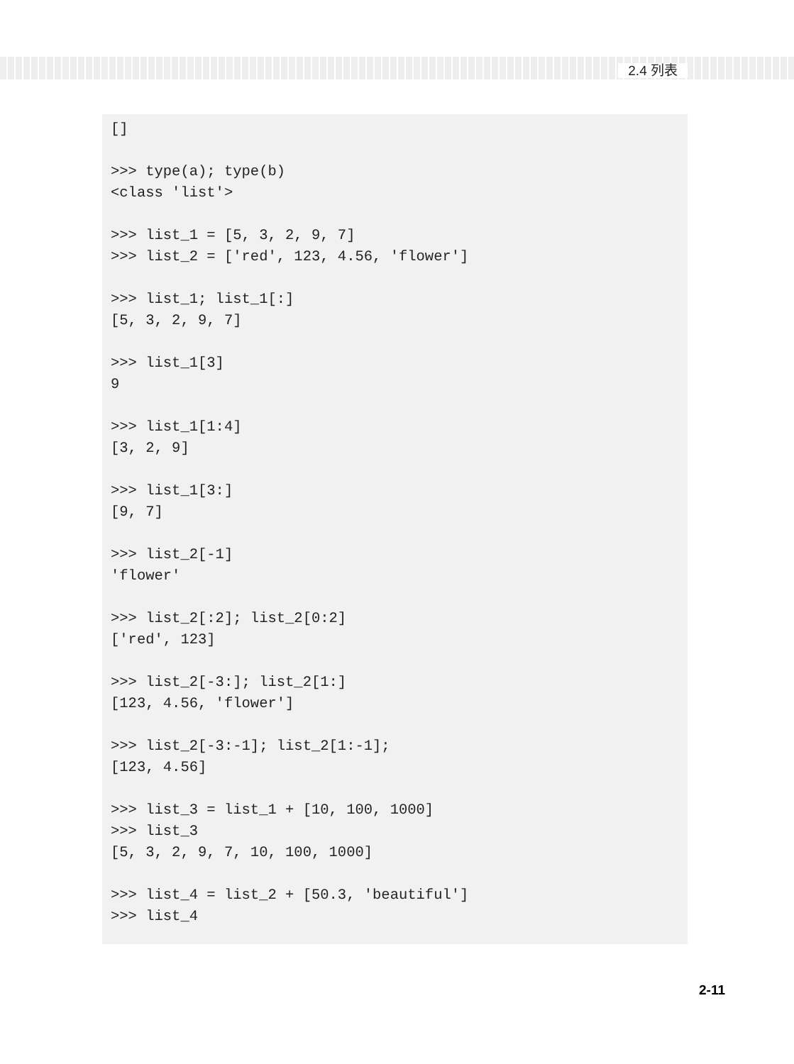2.4 列表
[] >>> type(a); type(b) <class 'list'> >>> list_1 = [5, 3, 2, 9, 7] >>> list_2 = ['red', 123, 4.56, 'flower'] >>> list_1; list_1[:] [5, 3, 2, 9, 7] >>> list_1[3] 9 >>> list_1[1:4] [3, 2, 9] >>> list_1[3:] [9, 7] >>> list_2[-1] 'flower' >>> list_2[:2]; list_2[0:2] ['red', 123] >>> list_2[-3:]; list_2[1:] [123, 4.56, 'flower'] >>> list_2[-3:-1]; list_2[1:-1]; [123, 4.56] >>> list_3 = list_1 + [10, 100, 1000] >>> list_3 [5, 3, 2, 9, 7, 10, 100, 1000] >>> list_4 = list_2 + [50.3, 'beautiful'] >>> list_4
2-11